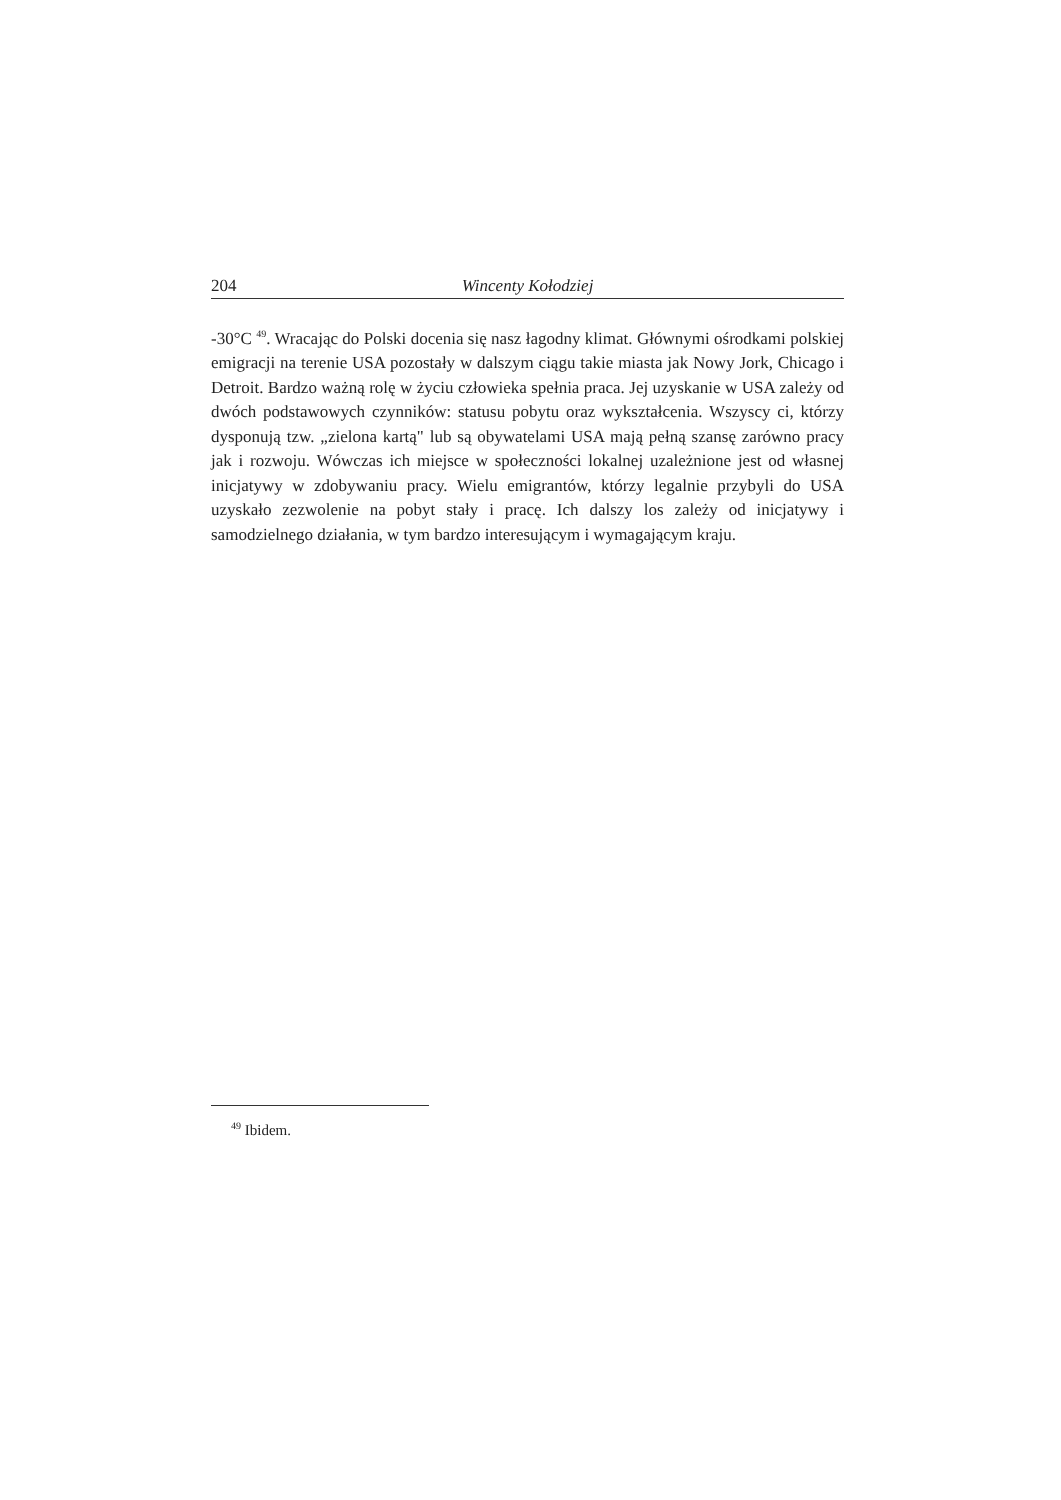204 Wincenty Kołodziej
-30°C <sup>49</sup>. Wracając do Polski docenia się nasz łagodny klimat. Głównymi ośrodkami polskiej emigracji na terenie USA pozostały w dalszym ciągu takie miasta jak Nowy Jork, Chicago i Detroit. Bardzo ważną rolę w życiu człowieka spełnia praca. Jej uzyskanie w USA zależy od dwóch podstawowych czynników: statusu pobytu oraz wykształcenia. Wszyscy ci, którzy dysponują tzw. „zielona kartą" lub są obywatelami USA mają pełną szansę zarówno pracy jak i rozwoju. Wówczas ich miejsce w społeczności lokalnej uzależnione jest od własnej inicjatywy w zdobywaniu pracy. Wielu emigrantów, którzy legalnie przybyli do USA uzyskało zezwolenie na pobyt stały i pracę. Ich dalszy los zależy od inicjatywy i samodzielnego działania, w tym bardzo interesującym i wymagającym kraju.
<sup>49</sup> Ibidem.